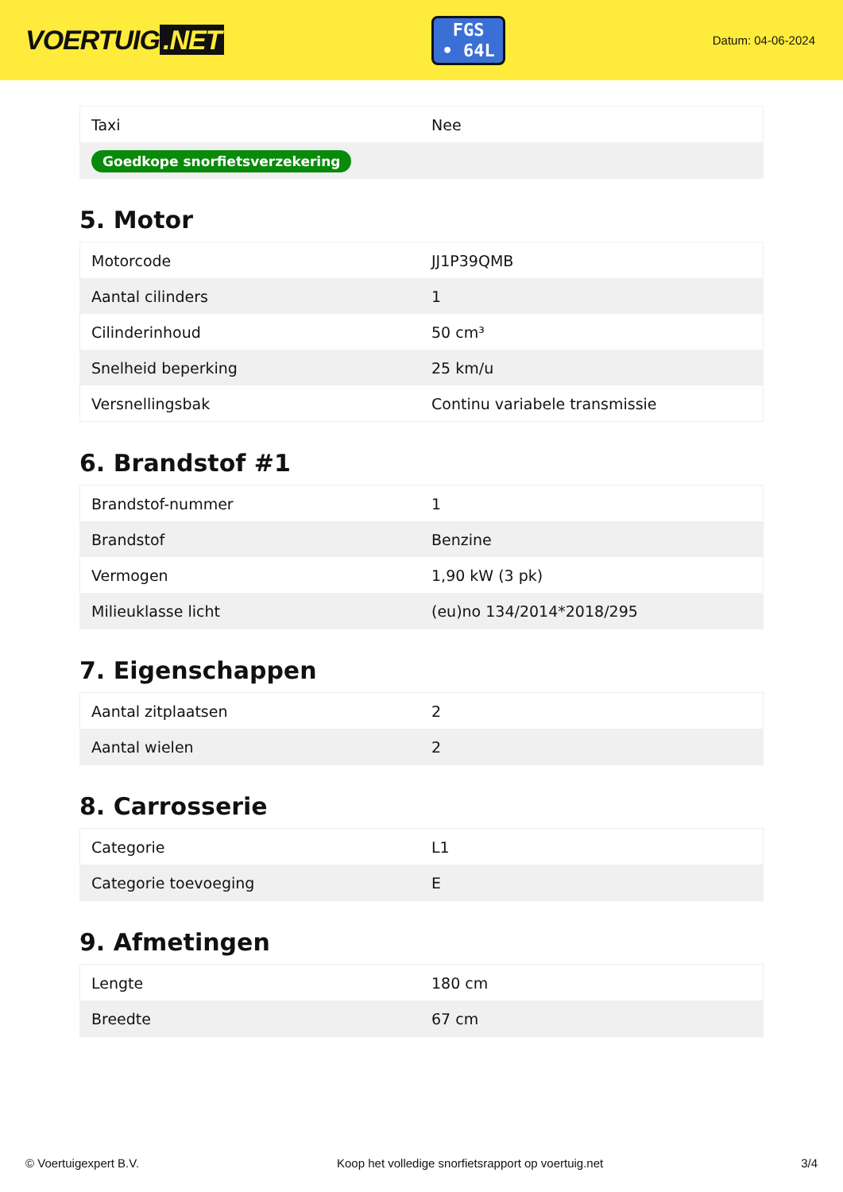VOERTUIG.NET
FGS
• 64L
Datum: 04-06-2024
| Taxi | Nee |
| Goedkope snorfietsverzekering | |
5. Motor
| Motorcode | JJ1P39QMB |
| Aantal cilinders | 1 |
| Cilinderinhoud | 50 cm³ |
| Snelheid beperking | 25 km/u |
| Versnellingsbak | Continu variabele transmissie |
6. Brandstof #1
| Brandstof-nummer | 1 |
| Brandstof | Benzine |
| Vermogen | 1,90 kW (3 pk) |
| Milieuklasse licht | (eu)no 134/2014*2018/295 |
7. Eigenschappen
| Aantal zitplaatsen | 2 |
| Aantal wielen | 2 |
8. Carrosserie
| Categorie | L1 |
| Categorie toevoeging | E |
9. Afmetingen
| Lengte | 180 cm |
| Breedte | 67 cm |
© Voertuigexpert B.V. Koop het volledige snorfietsrapport op voertuig.net 3/4